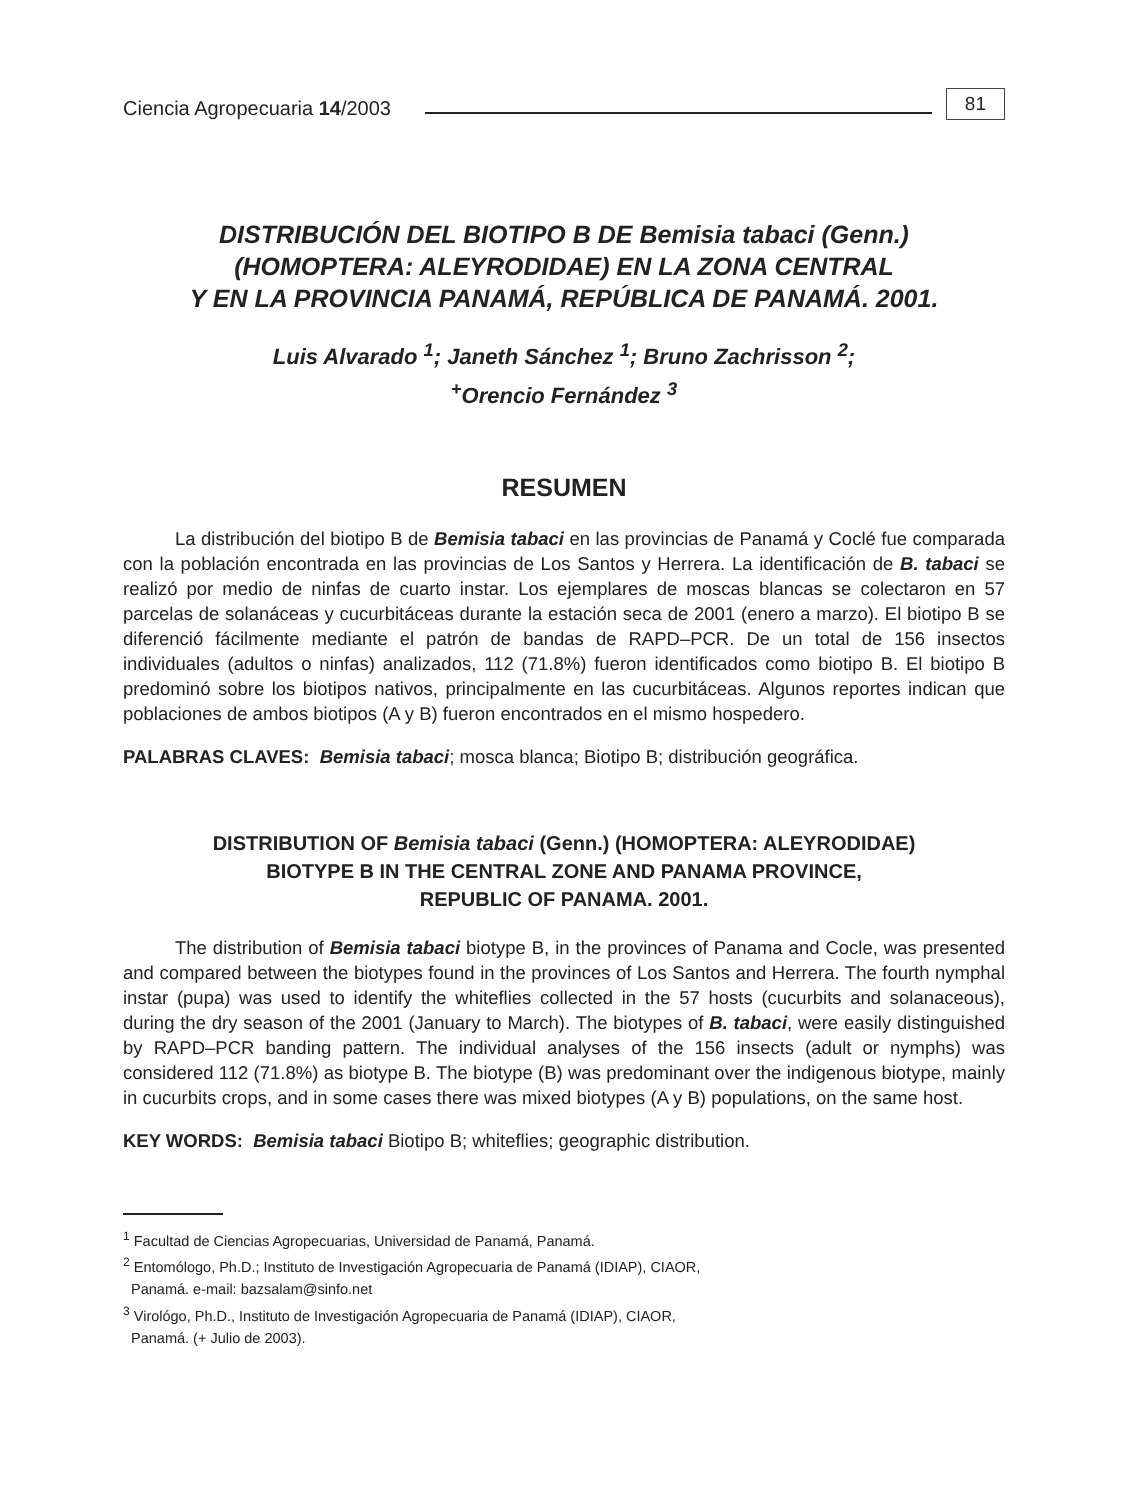Ciencia Agropecuaria 14/2003 81
DISTRIBUCIÓN DEL BIOTIPO B DE Bemisia tabaci (Genn.)
(HOMOPTERA: ALEYRODIDAE) EN LA ZONA CENTRAL
Y EN LA PROVINCIA PANAMÁ, REPÚBLICA DE PANAMÁ. 2001.
Luis Alvarado <sup>1</sup>; Janeth Sánchez <sup>1</sup>; Bruno Zachrisson <sup>2</sup>;
<sup>+</sup>Orencio Fernández <sup>3</sup>
RESUMEN
La distribución del biotipo B de Bemisia tabaci en las provincias de Panamá y Coclé fue comparada con la población encontrada en las provincias de Los Santos y Herrera. La identificación de B. tabaci se realizó por medio de ninfas de cuarto instar. Los ejemplares de moscas blancas se colectaron en 57 parcelas de solanáceas y cucurbitáceas durante la estación seca de 2001 (enero a marzo). El biotipo B se diferenció fácilmente mediante el patrón de bandas de RAPD–PCR. De un total de 156 insectos individuales (adultos o ninfas) analizados, 112 (71.8%) fueron identificados como biotipo B. El biotipo B predominó sobre los biotipos nativos, principalmente en las cucurbitáceas. Algunos reportes indican que poblaciones de ambos biotipos (A y B) fueron encontrados en el mismo hospedero.
PALABRAS CLAVES: Bemisia tabaci; mosca blanca; Biotipo B; distribución geográfica.
DISTRIBUTION OF Bemisia tabaci (Genn.) (HOMOPTERA: ALEYRODIDAE)
BIOTYPE B IN THE CENTRAL ZONE AND PANAMA PROVINCE,
REPUBLIC OF PANAMA. 2001.
The distribution of Bemisia tabaci biotype B, in the provinces of Panama and Cocle, was presented and compared between the biotypes found in the provinces of Los Santos and Herrera. The fourth nymphal instar (pupa) was used to identify the whiteflies collected in the 57 hosts (cucurbits and solanaceous), during the dry season of the 2001 (January to March). The biotypes of B. tabaci, were easily distinguished by RAPD–PCR banding pattern. The individual analyses of the 156 insects (adult or nymphs) was considered 112 (71.8%) as biotype B. The biotype (B) was predominant over the indigenous biotype, mainly in cucurbits crops, and in some cases there was mixed biotypes (A y B) populations, on the same host.
KEY WORDS: Bemisia tabaci Biotipo B; whiteflies; geographic distribution.
<sup>1</sup> Facultad de Ciencias Agropecuarias, Universidad de Panamá, Panamá.
<sup>2</sup> Entomólogo, Ph.D.; Instituto de Investigación Agropecuaria de Panamá (IDIAP), CIAOR,
Panamá. e-mail: bazsalam@sinfo.net
<sup>3</sup> Virológo, Ph.D., Instituto de Investigación Agropecuaria de Panamá (IDIAP), CIAOR,
Panamá. (+ Julio de 2003).